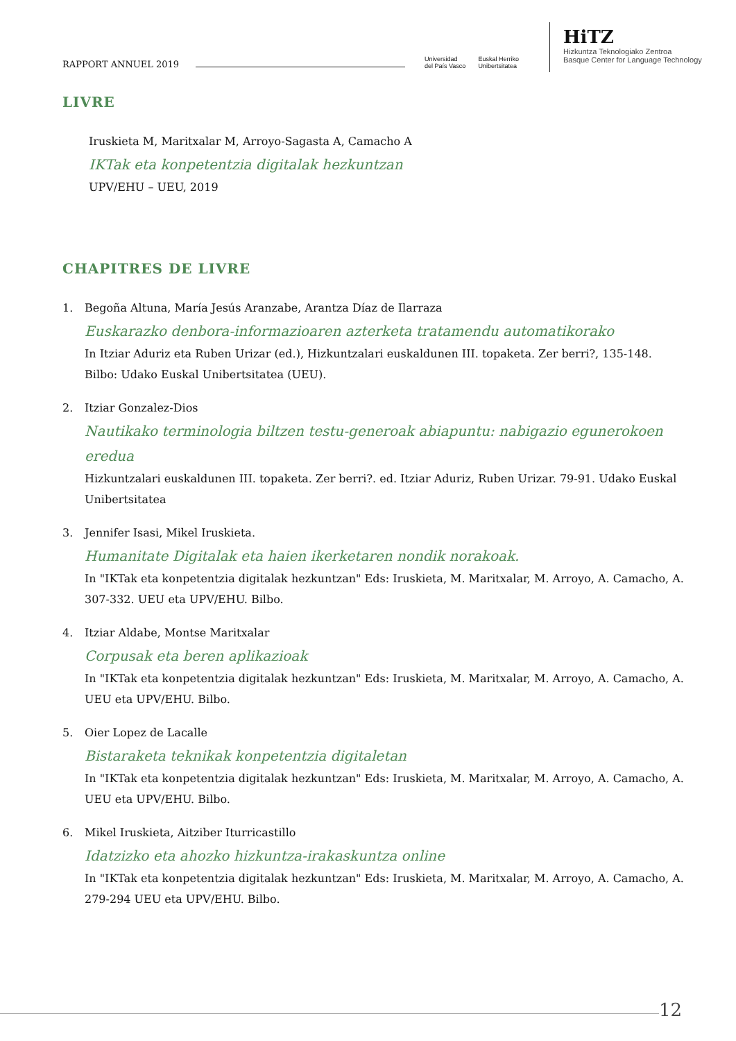RAPPORT ANNUEL 2019
Universidad
del País Vasco
Euskal Herriko
Unibertsitatea
HiTZ
Hizkuntza Teknologiako Zentroa
Basque Center for Language Technology
LIVRE
Iruskieta M, Maritxalar M, Arroyo-Sagasta A, Camacho A
IKTak eta konpetentzia digitalak hezkuntzan
UPV/EHU – UEU, 2019
CHAPITRES DE LIVRE
1. Begoña Altuna, María Jesús Aranzabe, Arantza Díaz de Ilarraza
Euskarazko denbora-informazioaren azterketa tratamendu automatikorako
In Itziar Aduriz eta Ruben Urizar (ed.), Hizkuntzalari euskaldunen III. topaketa. Zer berri?, 135-148. Bilbo: Udako Euskal Unibertsitatea (UEU).
2. Itziar Gonzalez-Dios
Nautikako terminologia biltzen testu-generoak abiapuntu: nabigazio egunerokoen eredua
Hizkuntzalari euskaldunen III. topaketa. Zer berri?. ed. Itziar Aduriz, Ruben Urizar. 79-91. Udako Euskal Unibertsitatea
3. Jennifer Isasi, Mikel Iruskieta.
Humanitate Digitalak eta haien ikerketaren nondik norakoak.
In "IKTak eta konpetentzia digitalak hezkuntzan" Eds: Iruskieta, M. Maritxalar, M. Arroyo, A. Camacho, A. 307-332. UEU eta UPV/EHU. Bilbo.
4. Itziar Aldabe, Montse Maritxalar
Corpusak eta beren aplikazioak
In "IKTak eta konpetentzia digitalak hezkuntzan" Eds: Iruskieta, M. Maritxalar, M. Arroyo, A. Camacho, A. UEU eta UPV/EHU. Bilbo.
5. Oier Lopez de Lacalle
Bistaraketa teknikak konpetentzia digitaletan
In "IKTak eta konpetentzia digitalak hezkuntzan" Eds: Iruskieta, M. Maritxalar, M. Arroyo, A. Camacho, A. UEU eta UPV/EHU. Bilbo.
6. Mikel Iruskieta, Aitziber Iturricastillo
Idatzizko eta ahozko hizkuntza-irakaskuntza online
In "IKTak eta konpetentzia digitalak hezkuntzan" Eds: Iruskieta, M. Maritxalar, M. Arroyo, A. Camacho, A. 279-294 UEU eta UPV/EHU. Bilbo.
12